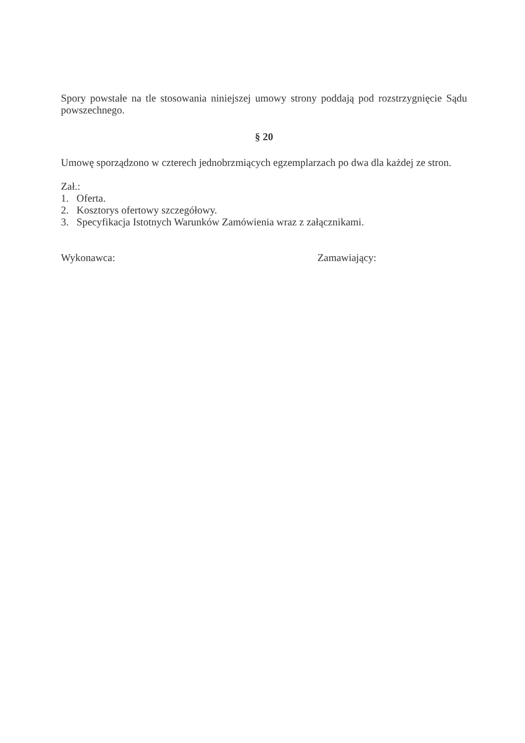Spory powstałe na tle stosowania niniejszej umowy strony poddają pod rozstrzygnięcie Sądu powszechnego.
§ 20
Umowę sporządzono w czterech jednobrzmiących egzemplarzach po dwa dla każdej ze stron.
Zał.:
1. Oferta.
2. Kosztorys ofertowy szczegółowy.
3. Specyfikacja Istotnych Warunków Zamówienia wraz z załącznikami.
Wykonawca: Zamawiający: